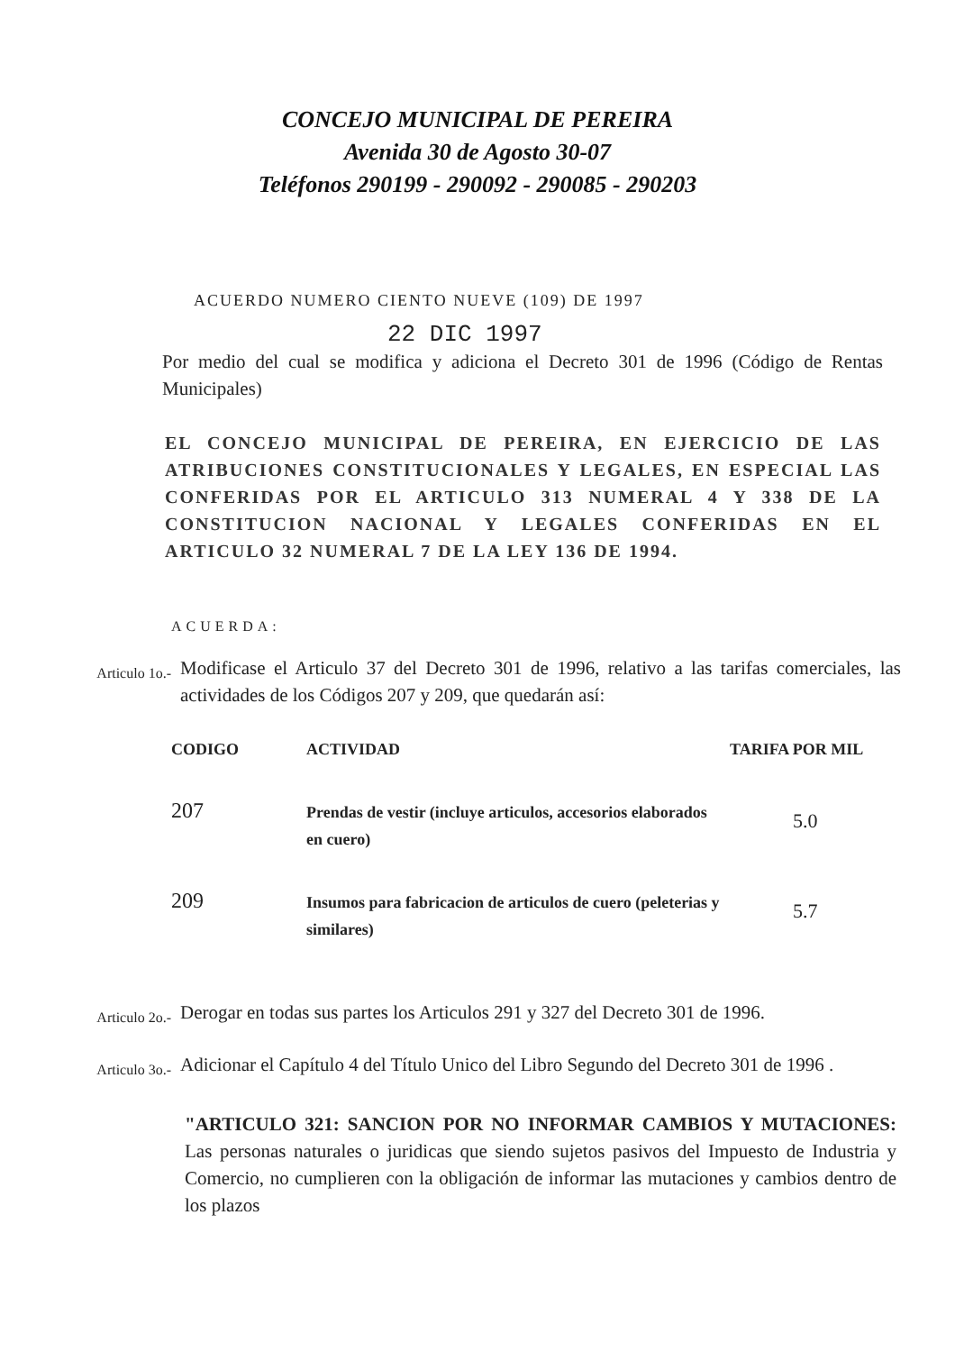CONCEJO MUNICIPAL DE PEREIRA
Avenida 30 de Agosto 30-07
Teléfonos 290199 - 290092 - 290085 - 290203
ACUERDO NUMERO CIENTO NUEVE (109) DE 1997
22 DIC 1997
Por medio del cual se modifica y adiciona el Decreto 301 de 1996 (Código de Rentas Municipales)
EL CONCEJO MUNICIPAL DE PEREIRA, EN EJERCICIO DE LAS ATRIBUCIONES CONSTITUCIONALES Y LEGALES, EN ESPECIAL LAS CONFERIDAS POR EL ARTICULO 313 NUMERAL 4 Y 338 DE LA CONSTITUCION NACIONAL Y LEGALES CONFERIDAS EN EL ARTICULO 32 NUMERAL 7 DE LA LEY 136 DE 1994.
ACUERDA:
Articulo 1o.-
Modificase el Articulo 37 del Decreto 301 de 1996, relativo a las tarifas comerciales, las actividades de los Códigos 207 y 209, que quedarán así:
| CODIGO | ACTIVIDAD | TARIFA POR MIL |
| --- | --- | --- |
| 207 | Prendas de vestir (incluye articulos, accesorios elaborados en cuero) | 5.0 |
| 209 | Insumos para fabricacion de articulos de cuero (peleterias y similares) | 5.7 |
Articulo 2o.-
Derogar en todas sus partes los Articulos 291 y 327 del Decreto 301 de 1996.
Articulo 3o.-
Adicionar el Capítulo 4 del Título Unico del Libro Segundo del Decreto 301 de 1996 .
"ARTICULO 321: SANCION POR NO INFORMAR CAMBIOS Y MUTACIONES: Las personas naturales o juridicas que siendo sujetos pasivos del Impuesto de Industria y Comercio, no cumplieren con la obligación de informar las mutaciones y cambios dentro de los plazos